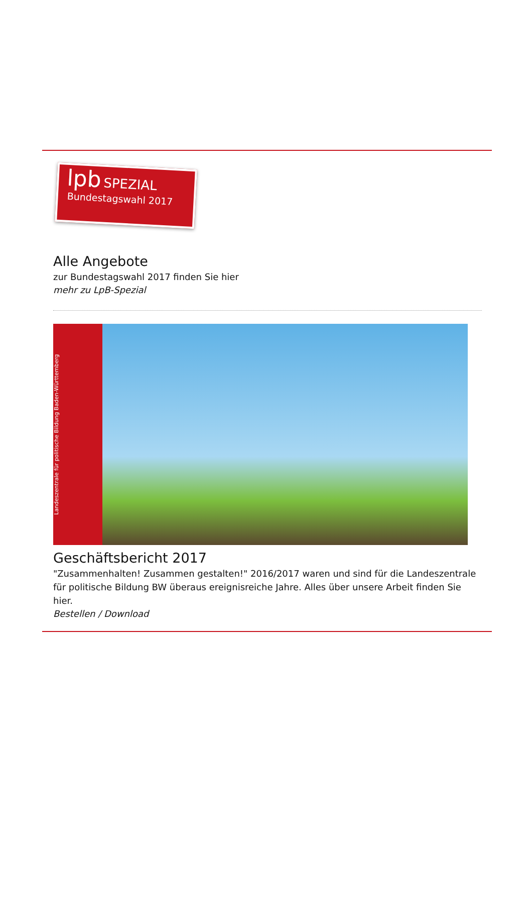lpb SPEZIAL
Bundestagswahl 2017
Alle Angebote
zur Bundestagswahl 2017 finden Sie hier
mehr zu LpB-Spezial
Landeszentrale für politische Bildung Baden-Württemberg
Geschäftsbericht 2017
"Zusammenhalten! Zusammen gestalten!" 2016/2017 waren und sind für die Landeszentrale für politische Bildung BW überaus ereignisreiche Jahre. Alles über unsere Arbeit finden Sie hier.
Bestellen / Download